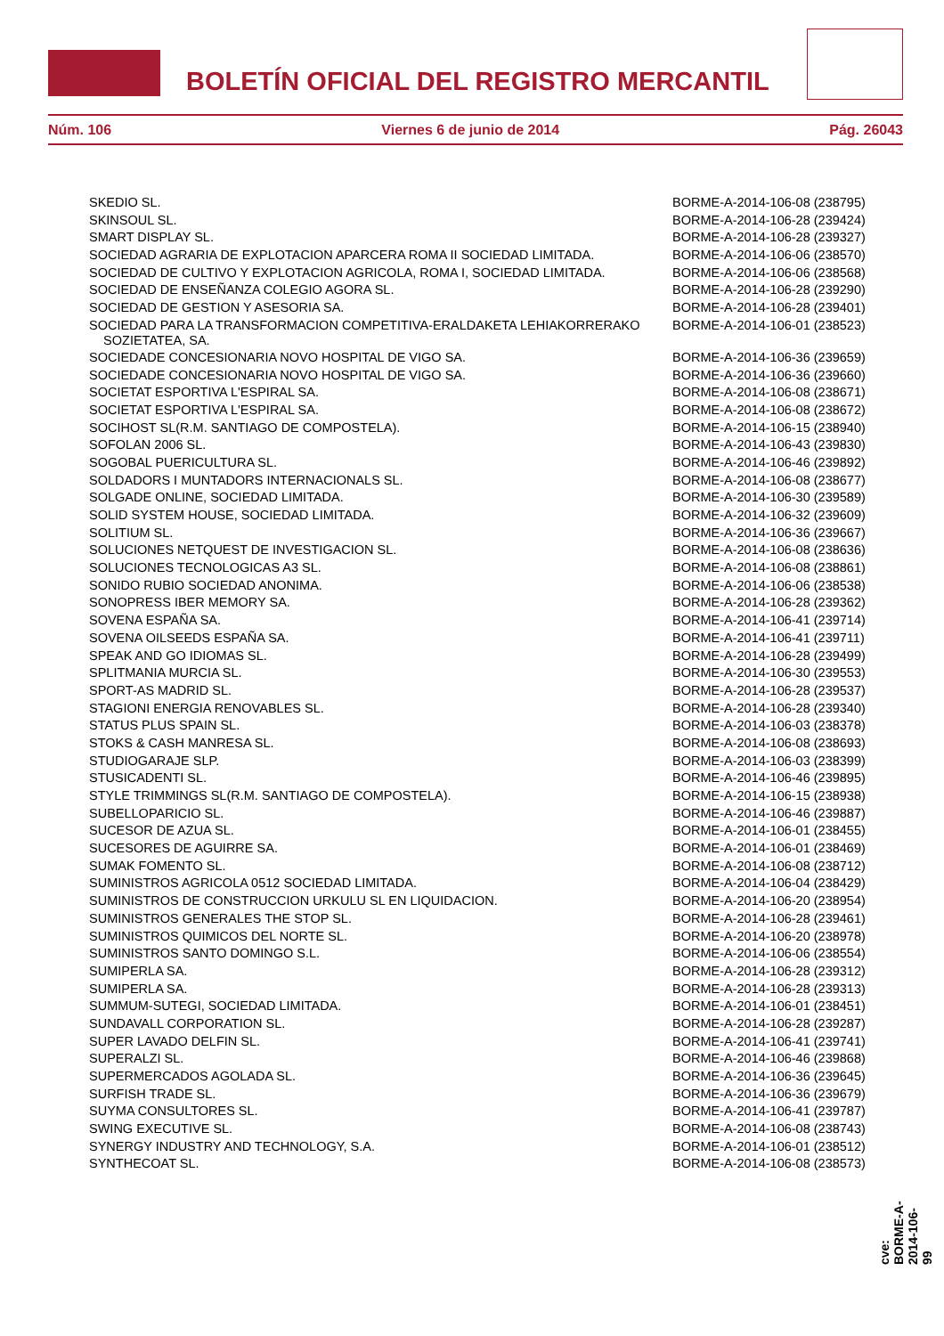BOLETÍN OFICIAL DEL REGISTRO MERCANTIL
Núm. 106 Viernes 6 de junio de 2014 Pág. 26043
| SKEDIO SL. | BORME-A-2014-106-08 (238795) |
| SKINSOUL SL. | BORME-A-2014-106-28 (239424) |
| SMART DISPLAY SL. | BORME-A-2014-106-28 (239327) |
| SOCIEDAD AGRARIA DE EXPLOTACION APARCERA ROMA II SOCIEDAD LIMITADA. | BORME-A-2014-106-06 (238570) |
| SOCIEDAD DE CULTIVO Y EXPLOTACION AGRICOLA, ROMA I, SOCIEDAD LIMITADA. | BORME-A-2014-106-06 (238568) |
| SOCIEDAD DE ENSEÑANZA COLEGIO AGORA SL. | BORME-A-2014-106-28 (239290) |
| SOCIEDAD DE GESTION Y ASESORIA SA. | BORME-A-2014-106-28 (239401) |
| SOCIEDAD PARA LA TRANSFORMACION COMPETITIVA-ERALDAKETA LEHIAKORRERAKO SOZIETATEA, SA. | BORME-A-2014-106-01 (238523) |
| SOCIEDADE CONCESIONARIA NOVO HOSPITAL DE VIGO SA. | BORME-A-2014-106-36 (239659) |
| SOCIEDADE CONCESIONARIA NOVO HOSPITAL DE VIGO SA. | BORME-A-2014-106-36 (239660) |
| SOCIETAT ESPORTIVA L'ESPIRAL SA. | BORME-A-2014-106-08 (238671) |
| SOCIETAT ESPORTIVA L'ESPIRAL SA. | BORME-A-2014-106-08 (238672) |
| SOCIHOST SL(R.M. SANTIAGO DE COMPOSTELA). | BORME-A-2014-106-15 (238940) |
| SOFOLAN 2006 SL. | BORME-A-2014-106-43 (239830) |
| SOGOBAL PUERICULTURA SL. | BORME-A-2014-106-46 (239892) |
| SOLDADORS I MUNTADORS INTERNACIONALS SL. | BORME-A-2014-106-08 (238677) |
| SOLGADE ONLINE, SOCIEDAD LIMITADA. | BORME-A-2014-106-30 (239589) |
| SOLID SYSTEM HOUSE, SOCIEDAD LIMITADA. | BORME-A-2014-106-32 (239609) |
| SOLITIUM SL. | BORME-A-2014-106-36 (239667) |
| SOLUCIONES NETQUEST DE INVESTIGACION SL. | BORME-A-2014-106-08 (238636) |
| SOLUCIONES TECNOLOGICAS A3 SL. | BORME-A-2014-106-08 (238861) |
| SONIDO RUBIO SOCIEDAD ANONIMA. | BORME-A-2014-106-06 (238538) |
| SONOPRESS IBER MEMORY SA. | BORME-A-2014-106-28 (239362) |
| SOVENA ESPAÑA SA. | BORME-A-2014-106-41 (239714) |
| SOVENA OILSEEDS ESPAÑA SA. | BORME-A-2014-106-41 (239711) |
| SPEAK AND GO IDIOMAS SL. | BORME-A-2014-106-28 (239499) |
| SPLITMANIA MURCIA SL. | BORME-A-2014-106-30 (239553) |
| SPORT-AS MADRID SL. | BORME-A-2014-106-28 (239537) |
| STAGIONI ENERGIA RENOVABLES SL. | BORME-A-2014-106-28 (239340) |
| STATUS PLUS SPAIN SL. | BORME-A-2014-106-03 (238378) |
| STOKS & CASH MANRESA SL. | BORME-A-2014-106-08 (238693) |
| STUDIOGARAJE SLP. | BORME-A-2014-106-03 (238399) |
| STUSICADENTI SL. | BORME-A-2014-106-46 (239895) |
| STYLE TRIMMINGS SL(R.M. SANTIAGO DE COMPOSTELA). | BORME-A-2014-106-15 (238938) |
| SUBELLOPARICIO SL. | BORME-A-2014-106-46 (239887) |
| SUCESOR DE AZUA SL. | BORME-A-2014-106-01 (238455) |
| SUCESORES DE AGUIRRE SA. | BORME-A-2014-106-01 (238469) |
| SUMAK FOMENTO SL. | BORME-A-2014-106-08 (238712) |
| SUMINISTROS AGRICOLA 0512 SOCIEDAD LIMITADA. | BORME-A-2014-106-04 (238429) |
| SUMINISTROS DE CONSTRUCCION URKULU SL EN LIQUIDACION. | BORME-A-2014-106-20 (238954) |
| SUMINISTROS GENERALES THE STOP SL. | BORME-A-2014-106-28 (239461) |
| SUMINISTROS QUIMICOS DEL NORTE SL. | BORME-A-2014-106-20 (238978) |
| SUMINISTROS SANTO DOMINGO S.L. | BORME-A-2014-106-06 (238554) |
| SUMIPERLA SA. | BORME-A-2014-106-28 (239312) |
| SUMIPERLA SA. | BORME-A-2014-106-28 (239313) |
| SUMMUM-SUTEGI, SOCIEDAD LIMITADA. | BORME-A-2014-106-01 (238451) |
| SUNDAVALL CORPORATION SL. | BORME-A-2014-106-28 (239287) |
| SUPER LAVADO DELFIN SL. | BORME-A-2014-106-41 (239741) |
| SUPERALZI SL. | BORME-A-2014-106-46 (239868) |
| SUPERMERCADOS AGOLADA SL. | BORME-A-2014-106-36 (239645) |
| SURFISH TRADE SL. | BORME-A-2014-106-36 (239679) |
| SUYMA CONSULTORES SL. | BORME-A-2014-106-41 (239787) |
| SWING EXECUTIVE SL. | BORME-A-2014-106-08 (238743) |
| SYNERGY INDUSTRY AND TECHNOLOGY, S.A. | BORME-A-2014-106-01 (238512) |
| SYNTHECOAT SL. | BORME-A-2014-106-08 (238573) |
cve: BORME-A-2014-106-99